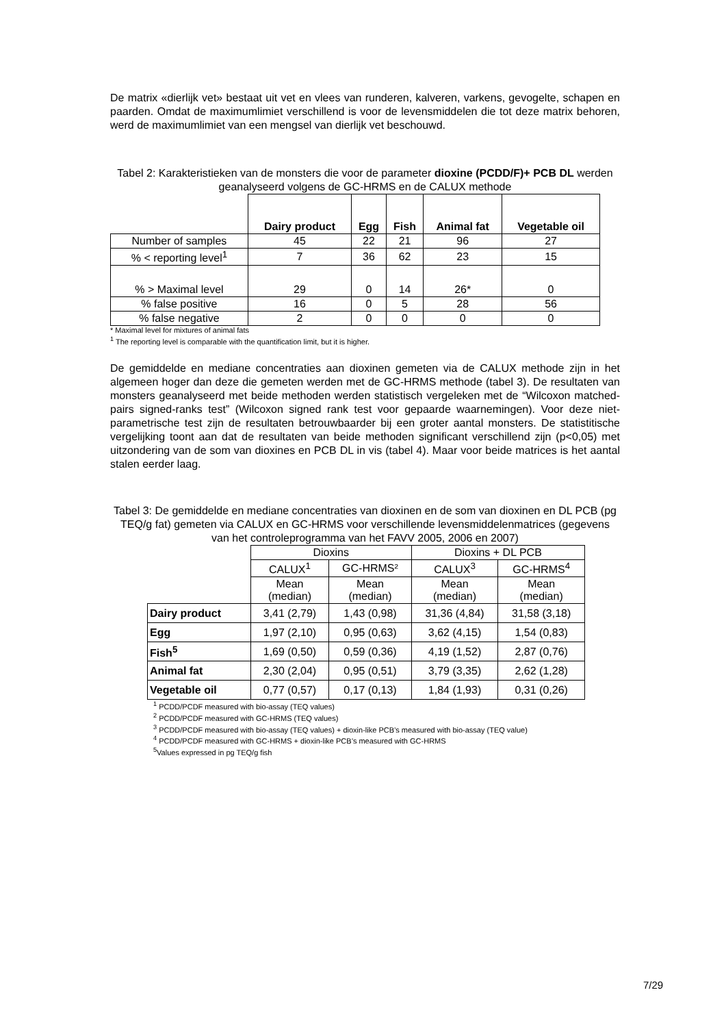De matrix «dierlijk vet» bestaat uit vet en vlees van runderen, kalveren, varkens, gevogelte, schapen en paarden. Omdat de maximumlimiet verschillend is voor de levensmiddelen die tot deze matrix behoren, werd de maximumlimiet van een mengsel van dierlijk vet beschouwd.
Tabel 2: Karakteristieken van de monsters die voor de parameter dioxine (PCDD/F)+ PCB DL werden geanalyseerd volgens de GC-HRMS en de CALUX methode
| | Dairy product | Egg | Fish | Animal fat | Vegetable oil |
| --- | --- | --- | --- | --- | --- |
| Number of samples | 45 | 22 | 21 | 96 | 27 |
| % < reporting level<sup>1</sup> | 7 | 36 | 62 | 23 | 15 |
| % > Maximal level | 29 | 0 | 14 | 26* | 0 |
| % false positive | 16 | 0 | 5 | 28 | 56 |
| % false negative | 2 | 0 | 0 | 0 | 0 |
* Maximal level for mixtures of animal fats
<sup>1</sup> The reporting level is comparable with the quantification limit, but it is higher.
De gemiddelde en mediane concentraties aan dioxinen gemeten via de CALUX methode zijn in het algemeen hoger dan deze die gemeten werden met de GC-HRMS methode (tabel 3). De resultaten van monsters geanalyseerd met beide methoden werden statistisch vergeleken met de “Wilcoxon matched-pairs signed-ranks test” (Wilcoxon signed rank test voor gepaarde waarnemingen). Voor deze niet-parametrische test zijn de resultaten betrouwbaarder bij een groter aantal monsters. De statistitische vergelijking toont aan dat de resultaten van beide methoden significant verschillend zijn (p<0,05) met uitzondering van de som van dioxines en PCB DL in vis (tabel 4). Maar voor beide matrices is het aantal stalen eerder laag.
Tabel 3: De gemiddelde en mediane concentraties van dioxinen en de som van dioxinen en DL PCB (pg TEQ/g fat) gemeten via CALUX en GC-HRMS voor verschillende levensmiddelenmatrices (gegevens van het controleprogramma van het FAVV 2005, 2006 en 2007)
| | Dioxins | | Dioxins + DL PCB | |
| | CALUX<sup>1</sup> | GC-HRMS² | CALUX<sup>3</sup> | GC-HRMS<sup>4</sup> |
| | Mean (median) | Mean (median) | Mean (median) | Mean (median) |
| Dairy product | 3,41 (2,79) | 1,43 (0,98) | 31,36 (4,84) | 31,58 (3,18) |
| Egg | 1,97 (2,10) | 0,95 (0,63) | 3,62 (4,15) | 1,54 (0,83) |
| Fish<sup>5</sup> | 1,69 (0,50) | 0,59 (0,36) | 4,19 (1,52) | 2,87 (0,76) |
| Animal fat | 2,30 (2,04) | 0,95 (0,51) | 3,79 (3,35) | 2,62 (1,28) |
| Vegetable oil | 0,77 (0,57) | 0,17 (0,13) | 1,84 (1,93) | 0,31 (0,26) |
<sup>1</sup> PCDD/PCDF measured with bio-assay (TEQ values)
<sup>2</sup> PCDD/PCDF measured with GC-HRMS (TEQ values)
<sup>3</sup> PCDD/PCDF measured with bio-assay (TEQ values) + dioxin-like PCB’s measured with bio-assay (TEQ value)
<sup>4</sup> PCDD/PCDF measured with GC-HRMS + dioxin-like PCB’s measured with GC-HRMS
<sup>5</sup> Values expressed in pg TEQ/g fish
7/29